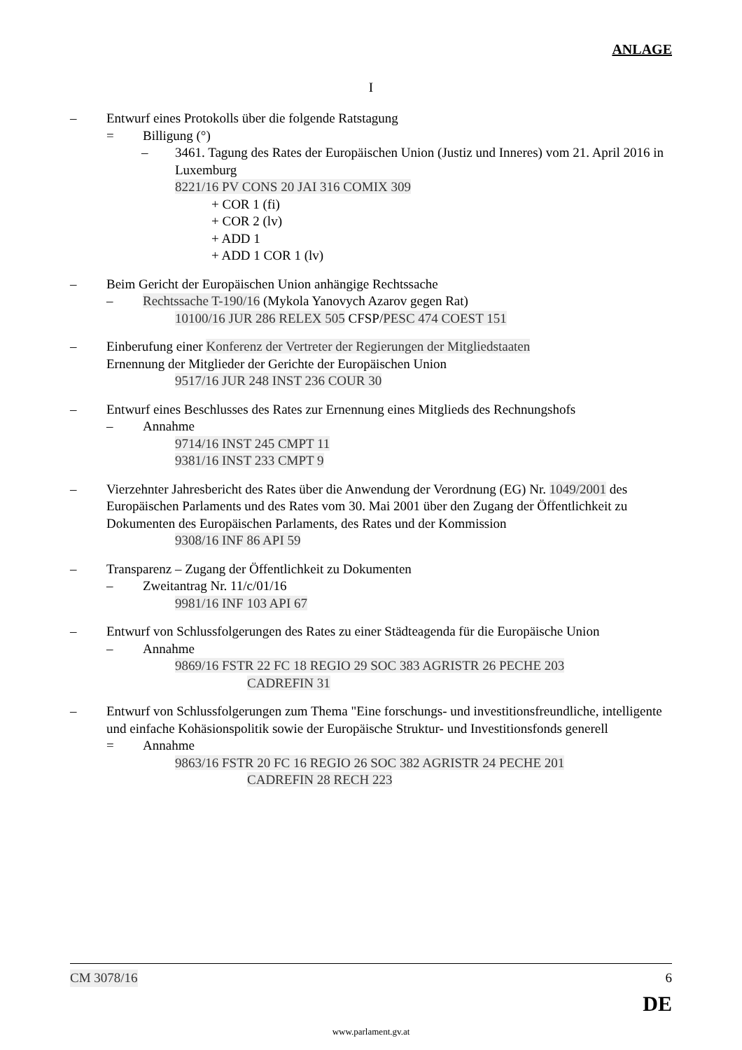ANLAGE
I
– Entwurf eines Protokolls über die folgende Ratstagung
= Billigung (°)
– 3461. Tagung des Rates der Europäischen Union (Justiz und Inneres) vom 21. April 2016 in Luxemburg
8221/16 PV CONS 20 JAI 316 COMIX 309
+ COR 1 (fi)
+ COR 2 (lv)
+ ADD 1
+ ADD 1 COR 1 (lv)
– Beim Gericht der Europäischen Union anhängige Rechtssache
– Rechtssache T-190/16 (Mykola Yanovych Azarov gegen Rat)
10100/16 JUR 286 RELEX 505 CFSP/PESC 474 COEST 151
– Einberufung einer Konferenz der Vertreter der Regierungen der Mitgliedstaaten
Ernennung der Mitglieder der Gerichte der Europäischen Union
9517/16 JUR 248 INST 236 COUR 30
– Entwurf eines Beschlusses des Rates zur Ernennung eines Mitglieds des Rechnungshofs
– Annahme
9714/16 INST 245 CMPT 11
9381/16 INST 233 CMPT 9
– Vierzehnter Jahresbericht des Rates über die Anwendung der Verordnung (EG) Nr. 1049/2001 des Europäischen Parlaments und des Rates vom 30. Mai 2001 über den Zugang der Öffentlichkeit zu Dokumenten des Europäischen Parlaments, des Rates und der Kommission
9308/16 INF 86 API 59
– Transparenz – Zugang der Öffentlichkeit zu Dokumenten
– Zweitantrag Nr. 11/c/01/16
9981/16 INF 103 API 67
– Entwurf von Schlussfolgerungen des Rates zu einer Städteagenda für die Europäische Union
– Annahme
9869/16 FSTR 22 FC 18 REGIO 29 SOC 383 AGRISTR 26 PECHE 203
CADREFIN 31
– Entwurf von Schlussfolgerungen zum Thema "Eine forschungs- und investitionsfreundliche, intelligente und einfache Kohäsionspolitik sowie der Europäische Struktur- und Investitionsfonds generell
= Annahme
9863/16 FSTR 20 FC 16 REGIO 26 SOC 382 AGRISTR 24 PECHE 201
CADREFIN 28 RECH 223
CM 3078/16 6
DE
www.parlament.gv.at